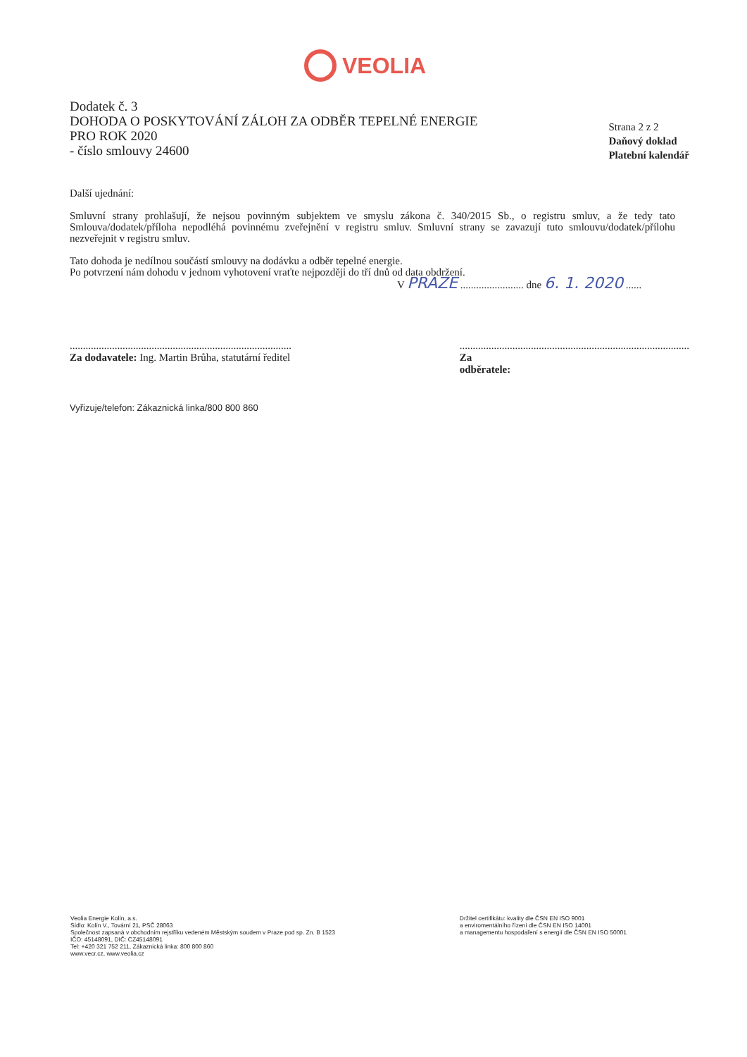VEOLIA
Dodatek č. 3
DOHODA O POSKYTOVÁNÍ ZÁLOH ZA ODBĚR TEPELNÉ ENERGIE
PRO ROK 2020
- číslo smlouvy 24600
Strana 2 z 2
Daňový doklad
Platební kalendář
Další ujednání:
Smluvní strany prohlašují, že nejsou povinným subjektem ve smyslu zákona č. 340/2015 Sb., o registru smluv, a že tedy tato Smlouva/dodatek/příloha nepodléhá povinnému zveřejnění v registru smluv. Smluvní strany se zavazují tuto smlouvu/dodatek/přílohu nezveřejnit v registru smluv.
Tato dohoda je nedílnou součástí smlouvy na dodávku a odběr tepelné energie.
Po potvrzení nám dohodu v jednom vyhotovení vraťte nejpozději do tří dnů od data obdržení.
V PRAZE ........................ dne 6. 1. 2020 ......
....................................................................................
Za dodavatele: Ing. Martin Brůha, statutární ředitel
.......................................................................................
Za
odběratele:
Vyřizuje/telefon: Zákaznická linka/800 800 860
Veolia Energie Kolín, a.s.
Sídlo: Kolín V., Tovární 21, PSČ 28063
Společnost zapsaná v obchodním rejstříku vedeném Městským soudem v Praze pod sp. Zn. B 1523
IČO: 45148091, DIČ: CZ45148091
Tel: +420 321 752 211, Zákaznická linka: 800 800 860
www.vecr.cz, www.veolia.cz
Držitel certifikátu: kvality dle ČSN EN ISO 9001
a enviromentálního řízení dle ČSN EN ISO 14001
a managementu hospodaření s energií dle ČSN EN ISO 50001